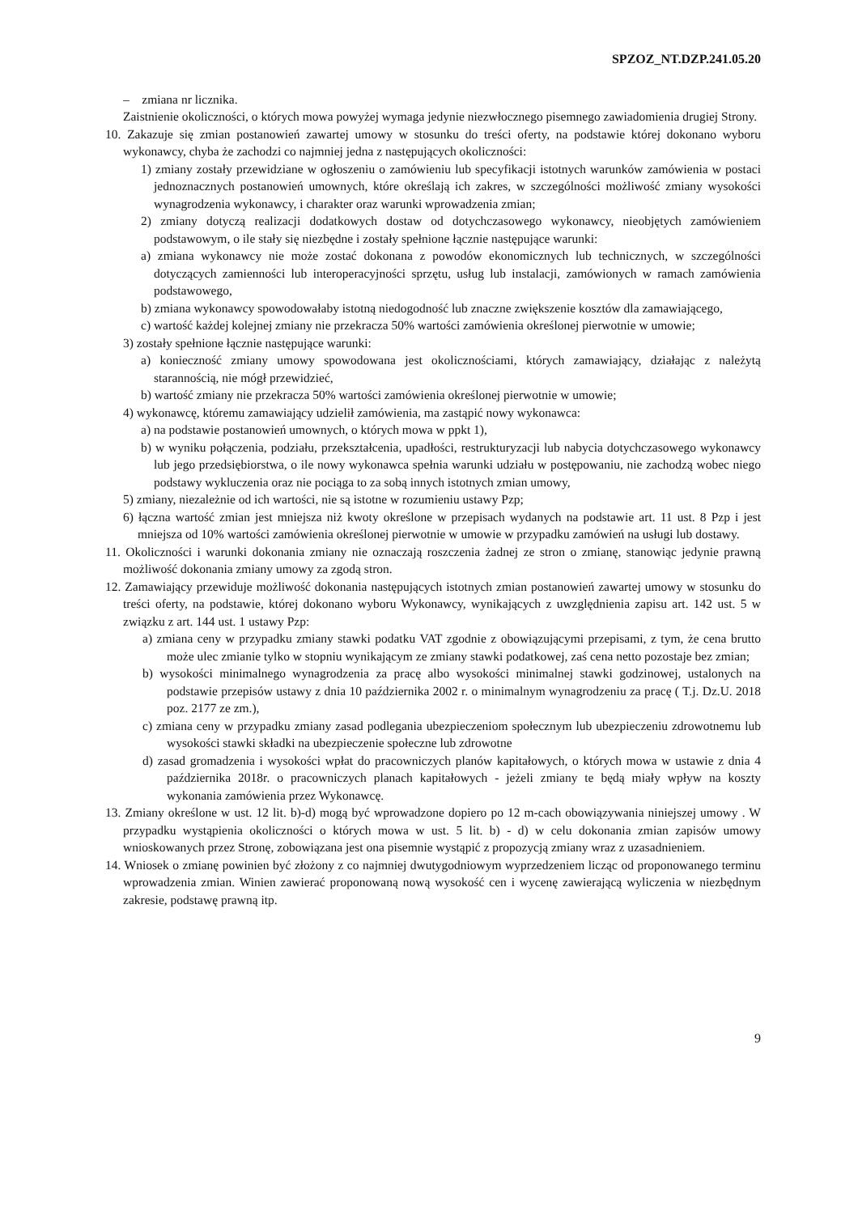SPZOZ_NT.DZP.241.05.20
– zmiana nr licznika.
Zaistnienie okoliczności, o których mowa powyżej wymaga jedynie niezwłocznego pisemnego zawiadomienia drugiej Strony.
10. Zakazuje się zmian postanowień zawartej umowy w stosunku do treści oferty, na podstawie której dokonano wyboru wykonawcy, chyba że zachodzi co najmniej jedna z następujących okoliczności:
1) zmiany zostały przewidziane w ogłoszeniu o zamówieniu lub specyfikacji istotnych warunków zamówienia w postaci jednoznacznych postanowień umownych, które określają ich zakres, w szczególności możliwość zmiany wysokości wynagrodzenia wykonawcy, i charakter oraz warunki wprowadzenia zmian;
2) zmiany dotyczą realizacji dodatkowych dostaw od dotychczasowego wykonawcy, nieobjętych zamówieniem podstawowym, o ile stały się niezbędne i zostały spełnione łącznie następujące warunki:
a) zmiana wykonawcy nie może zostać dokonana z powodów ekonomicznych lub technicznych, w szczególności dotyczących zamienności lub interoperacyjności sprzętu, usług lub instalacji, zamówionych w ramach zamówienia podstawowego,
b) zmiana wykonawcy spowodowałaby istotną niedogodność lub znaczne zwiększenie kosztów dla zamawiającego,
c) wartość każdej kolejnej zmiany nie przekracza 50% wartości zamówienia określonej pierwotnie w umowie;
3) zostały spełnione łącznie następujące warunki:
a) konieczność zmiany umowy spowodowana jest okolicznościami, których zamawiający, działając z należytą starannością, nie mógł przewidzieć,
b) wartość zmiany nie przekracza 50% wartości zamówienia określonej pierwotnie w umowie;
4) wykonawcę, któremu zamawiający udzielił zamówienia, ma zastąpić nowy wykonawca:
a) na podstawie postanowień umownych, o których mowa w ppkt 1),
b) w wyniku połączenia, podziału, przekształcenia, upadłości, restrukturyzacji lub nabycia dotychczasowego wykonawcy lub jego przedsiębiorstwa, o ile nowy wykonawca spełnia warunki udziału w postępowaniu, nie zachodzą wobec niego podstawy wykluczenia oraz nie pociąga to za sobą innych istotnych zmian umowy,
5) zmiany, niezależnie od ich wartości, nie są istotne w rozumieniu ustawy Pzp;
6) łączna wartość zmian jest mniejsza niż kwoty określone w przepisach wydanych na podstawie art. 11 ust. 8 Pzp i jest mniejsza od 10% wartości zamówienia określonej pierwotnie w umowie w przypadku zamówień na usługi lub dostawy.
11. Okoliczności i warunki dokonania zmiany nie oznaczają roszczenia żadnej ze stron o zmianę, stanowiąc jedynie prawną możliwość dokonania zmiany umowy za zgodą stron.
12. Zamawiający przewiduje możliwość dokonania następujących istotnych zmian postanowień zawartej umowy w stosunku do treści oferty, na podstawie, której dokonano wyboru Wykonawcy, wynikających z uwzględnienia zapisu art. 142 ust. 5 w związku z art. 144 ust. 1 ustawy Pzp:
a) zmiana ceny w przypadku zmiany stawki podatku VAT zgodnie z obowiązującymi przepisami, z tym, że cena brutto może ulec zmianie tylko w stopniu wynikającym ze zmiany stawki podatkowej, zaś cena netto pozostaje bez zmian;
b) wysokości minimalnego wynagrodzenia za pracę albo wysokości minimalnej stawki godzinowej, ustalonych na podstawie przepisów ustawy z dnia 10 października 2002 r. o minimalnym wynagrodzeniu za pracę ( T.j. Dz.U. 2018 poz. 2177 ze zm.),
c) zmiana ceny w przypadku zmiany zasad podlegania ubezpieczeniom społecznym lub ubezpieczeniu zdrowotnemu lub wysokości stawki składki na ubezpieczenie społeczne lub zdrowotne
d) zasad gromadzenia i wysokości wpłat do pracowniczych planów kapitałowych, o których mowa w ustawie z dnia 4 października 2018r. o pracowniczych planach kapitałowych - jeżeli zmiany te będą miały wpływ na koszty wykonania zamówienia przez Wykonawcę.
13. Zmiany określone w ust. 12 lit. b)-d) mogą być wprowadzone dopiero po 12 m-cach obowiązywania niniejszej umowy . W przypadku wystąpienia okoliczności o których mowa w ust. 5 lit. b) - d) w celu dokonania zmian zapisów umowy wnioskowanych przez Stronę, zobowiązana jest ona pisemnie wystąpić z propozycją zmiany wraz z uzasadnieniem.
14. Wniosek o zmianę powinien być złożony z co najmniej dwutygodniowym wyprzedzeniem licząc od proponowanego terminu wprowadzenia zmian. Winien zawierać proponowaną nową wysokość cen i wycenę zawierającą wyliczenia w niezbędnym zakresie, podstawę prawną itp.
9